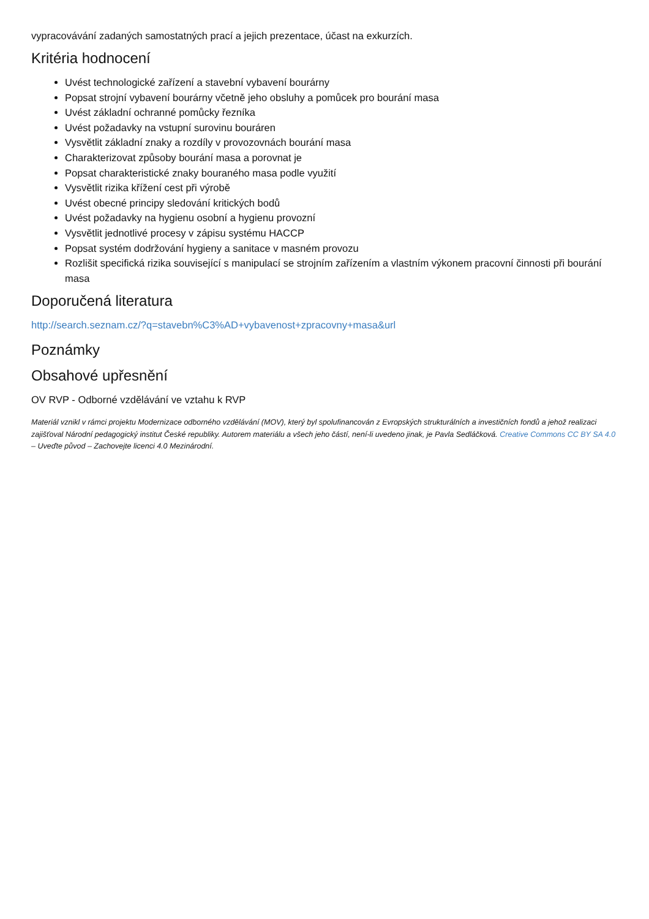vypracovávání zadaných samostatných prací a jejich prezentace, účast na exkurzích.
Kritéria hodnocení
Uvést technologické zařízení a stavební vybavení bourárny
Popsat strojní vybavení bourárny včetně jeho obsluhy a pomůcek pro bourání masa
Uvést základní ochranné pomůcky řezníka
Uvést požadavky na vstupní surovinu bouráren
Vysvětlit základní znaky a rozdíly v provozovnách bourání masa
Charakterizovat způsoby bourání masa a porovnat je
Popsat charakteristické znaky bouraného masa podle využití
Vysvětlit rizika křížení cest při výrobě
Uvést obecné principy sledování kritických bodů
Uvést požadavky na hygienu osobní a hygienu provozní
Vysvětlit jednotlivé procesy v zápisu systému HACCP
Popsat systém dodržování hygieny a sanitace v masném provozu
Rozlišit specifická rizika související s manipulací se strojním zařízením a vlastním výkonem pracovní činnosti při bourání masa
Doporučená literatura
http://search.seznam.cz/?q=stavebn%C3%AD+vybavenost+zpracovny+masa&url
Poznámky
Obsahové upřesnění
OV RVP - Odborné vzdělávání ve vztahu k RVP
Materiál vznikl v rámci projektu Modernizace odborného vzdělávání (MOV), který byl spolufinancován z Evropských strukturálních a investičních fondů a jehož realizaci zajišťoval Národní pedagogický institut České republiky. Autorem materiálu a všech jeho částí, není-li uvedeno jinak, je Pavla Sedláčková. Creative Commons CC BY SA 4.0 – Uveďte původ – Zachovejte licenci 4.0 Mezinárodní.